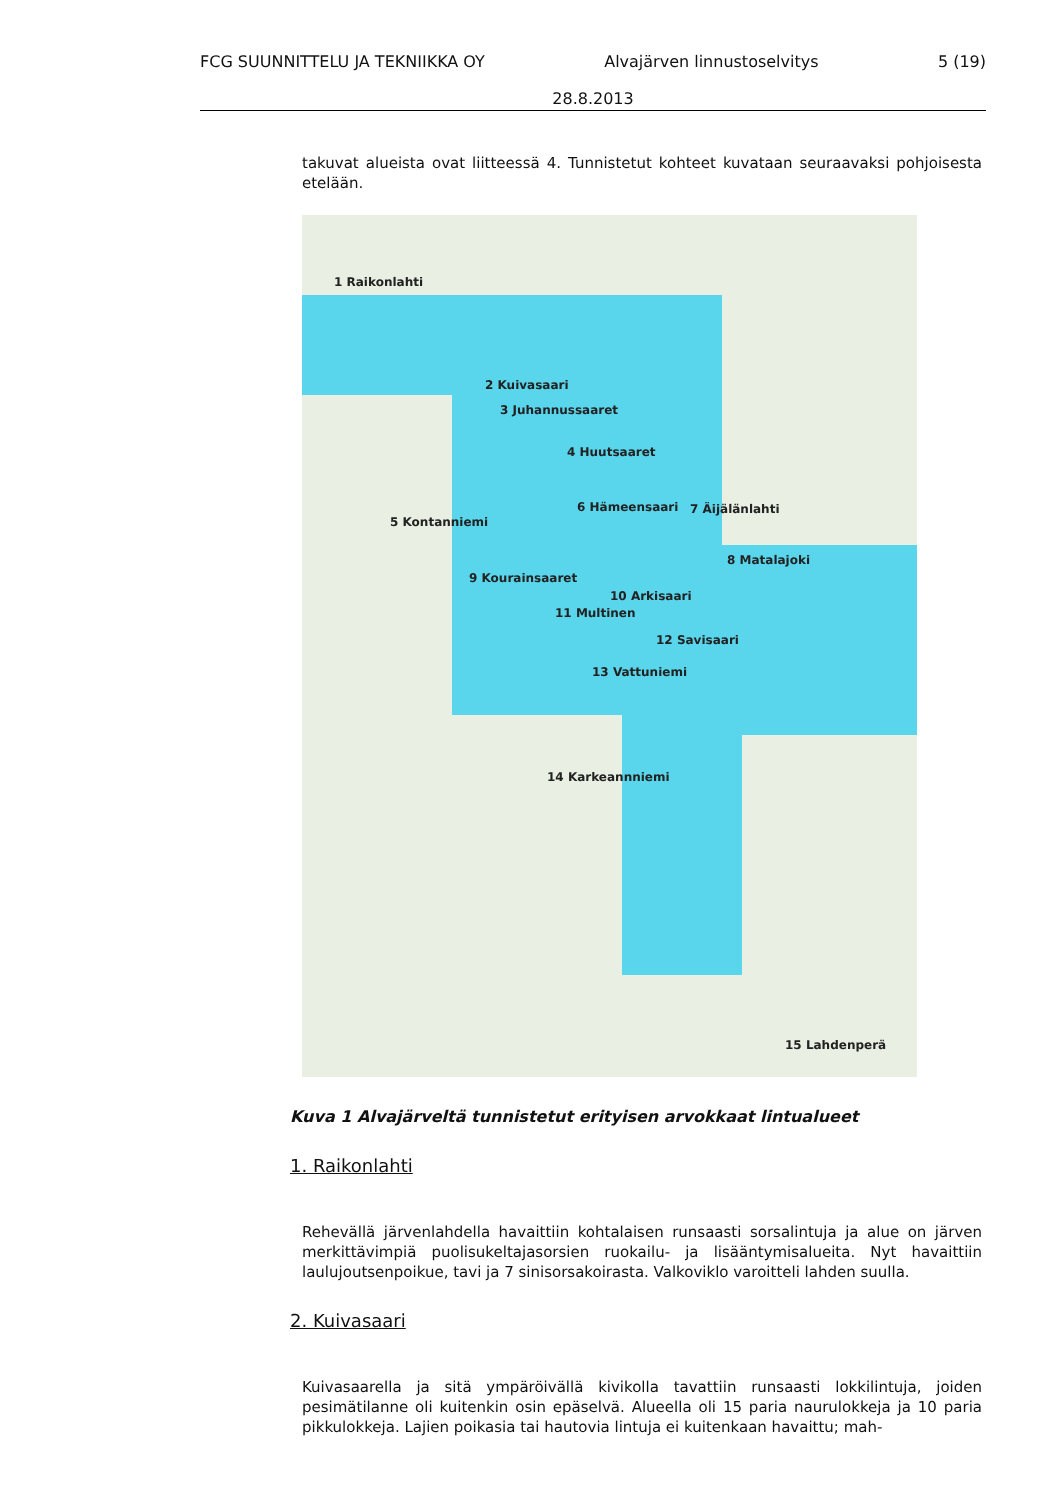FCG SUUNNITTELU JA TEKNIIKKA OY Alvajärven linnustoselvitys 5 (19)
28.8.2013
takuvat alueista ovat liitteessä 4. Tunnistetut kohteet kuvataan seuraavaksi pohjoisesta etelään.
1 Raikonlahti
2 Kuivasaari
3 Juhannussaaret
4 Huutsaaret
6 Hämeensaari 7 Äijälänlahti
5 Kontanniemi
8 Matalajoki
9 Kourainsaaret
10 Arkisaari
11 Multinen
12 Savisaari
13 Vattuniemi
14 Karkeannniemi
15 Lahdenperä
Kuva 1 Alvajärveltä tunnistetut erityisen arvokkaat lintualueet
1. Raikonlahti
Rehevällä järvenlahdella havaittiin kohtalaisen runsaasti sorsalintuja ja alue on järven merkittävimpiä puolisukeltajasorsien ruokailu- ja lisääntymisalueita. Nyt havaittiin laulujoutsenpoikue, tavi ja 7 sinisorsakoirasta. Valkoviklo varoitteli lahden suulla.
2. Kuivasaari
Kuivasaarella ja sitä ympäröivällä kivikolla tavattiin runsaasti lokkilintuja, joiden pesimätilanne oli kuitenkin osin epäselvä. Alueella oli 15 paria naurulokkeja ja 10 paria pikkulokkeja. Lajien poikasia tai hautovia lintuja ei kuitenkaan havaittu; mah-